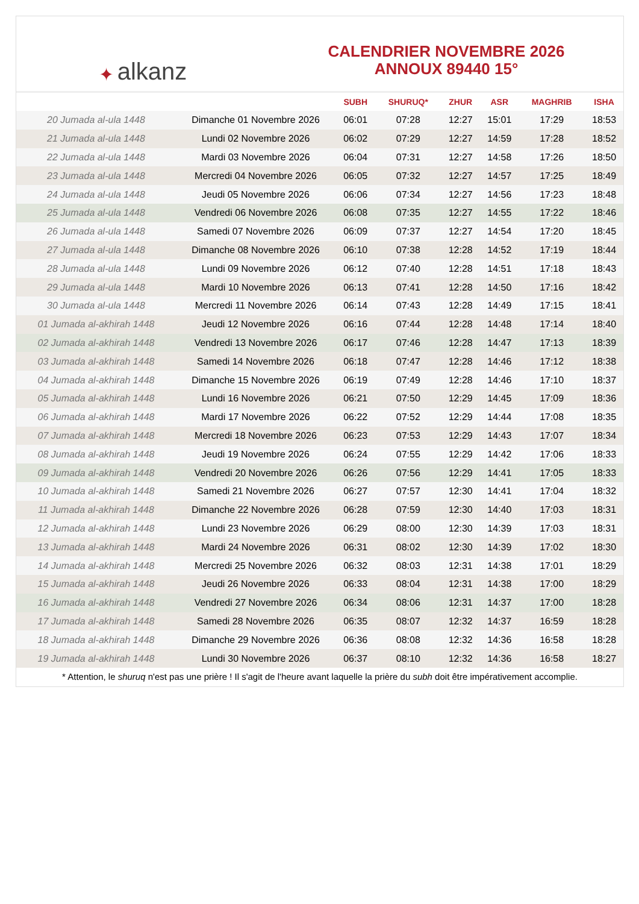✦ alkanz
CALENDRIER NOVEMBRE 2026
ANNOUX 89440 15°
| | | SUBH | SHURUQ* | ZHUR | ASR | MAGHRIB | ISHA |
| --- | --- | --- | --- | --- | --- | --- | --- |
| 20 Jumada al-ula 1448 | Dimanche 01 Novembre 2026 | 06:01 | 07:28 | 12:27 | 15:01 | 17:29 | 18:53 |
| 21 Jumada al-ula 1448 | Lundi 02 Novembre 2026 | 06:02 | 07:29 | 12:27 | 14:59 | 17:28 | 18:52 |
| 22 Jumada al-ula 1448 | Mardi 03 Novembre 2026 | 06:04 | 07:31 | 12:27 | 14:58 | 17:26 | 18:50 |
| 23 Jumada al-ula 1448 | Mercredi 04 Novembre 2026 | 06:05 | 07:32 | 12:27 | 14:57 | 17:25 | 18:49 |
| 24 Jumada al-ula 1448 | Jeudi 05 Novembre 2026 | 06:06 | 07:34 | 12:27 | 14:56 | 17:23 | 18:48 |
| 25 Jumada al-ula 1448 | Vendredi 06 Novembre 2026 | 06:08 | 07:35 | 12:27 | 14:55 | 17:22 | 18:46 |
| 26 Jumada al-ula 1448 | Samedi 07 Novembre 2026 | 06:09 | 07:37 | 12:27 | 14:54 | 17:20 | 18:45 |
| 27 Jumada al-ula 1448 | Dimanche 08 Novembre 2026 | 06:10 | 07:38 | 12:28 | 14:52 | 17:19 | 18:44 |
| 28 Jumada al-ula 1448 | Lundi 09 Novembre 2026 | 06:12 | 07:40 | 12:28 | 14:51 | 17:18 | 18:43 |
| 29 Jumada al-ula 1448 | Mardi 10 Novembre 2026 | 06:13 | 07:41 | 12:28 | 14:50 | 17:16 | 18:42 |
| 30 Jumada al-ula 1448 | Mercredi 11 Novembre 2026 | 06:14 | 07:43 | 12:28 | 14:49 | 17:15 | 18:41 |
| 01 Jumada al-akhirah 1448 | Jeudi 12 Novembre 2026 | 06:16 | 07:44 | 12:28 | 14:48 | 17:14 | 18:40 |
| 02 Jumada al-akhirah 1448 | Vendredi 13 Novembre 2026 | 06:17 | 07:46 | 12:28 | 14:47 | 17:13 | 18:39 |
| 03 Jumada al-akhirah 1448 | Samedi 14 Novembre 2026 | 06:18 | 07:47 | 12:28 | 14:46 | 17:12 | 18:38 |
| 04 Jumada al-akhirah 1448 | Dimanche 15 Novembre 2026 | 06:19 | 07:49 | 12:28 | 14:46 | 17:10 | 18:37 |
| 05 Jumada al-akhirah 1448 | Lundi 16 Novembre 2026 | 06:21 | 07:50 | 12:29 | 14:45 | 17:09 | 18:36 |
| 06 Jumada al-akhirah 1448 | Mardi 17 Novembre 2026 | 06:22 | 07:52 | 12:29 | 14:44 | 17:08 | 18:35 |
| 07 Jumada al-akhirah 1448 | Mercredi 18 Novembre 2026 | 06:23 | 07:53 | 12:29 | 14:43 | 17:07 | 18:34 |
| 08 Jumada al-akhirah 1448 | Jeudi 19 Novembre 2026 | 06:24 | 07:55 | 12:29 | 14:42 | 17:06 | 18:33 |
| 09 Jumada al-akhirah 1448 | Vendredi 20 Novembre 2026 | 06:26 | 07:56 | 12:29 | 14:41 | 17:05 | 18:33 |
| 10 Jumada al-akhirah 1448 | Samedi 21 Novembre 2026 | 06:27 | 07:57 | 12:30 | 14:41 | 17:04 | 18:32 |
| 11 Jumada al-akhirah 1448 | Dimanche 22 Novembre 2026 | 06:28 | 07:59 | 12:30 | 14:40 | 17:03 | 18:31 |
| 12 Jumada al-akhirah 1448 | Lundi 23 Novembre 2026 | 06:29 | 08:00 | 12:30 | 14:39 | 17:03 | 18:31 |
| 13 Jumada al-akhirah 1448 | Mardi 24 Novembre 2026 | 06:31 | 08:02 | 12:30 | 14:39 | 17:02 | 18:30 |
| 14 Jumada al-akhirah 1448 | Mercredi 25 Novembre 2026 | 06:32 | 08:03 | 12:31 | 14:38 | 17:01 | 18:29 |
| 15 Jumada al-akhirah 1448 | Jeudi 26 Novembre 2026 | 06:33 | 08:04 | 12:31 | 14:38 | 17:00 | 18:29 |
| 16 Jumada al-akhirah 1448 | Vendredi 27 Novembre 2026 | 06:34 | 08:06 | 12:31 | 14:37 | 17:00 | 18:28 |
| 17 Jumada al-akhirah 1448 | Samedi 28 Novembre 2026 | 06:35 | 08:07 | 12:32 | 14:37 | 16:59 | 18:28 |
| 18 Jumada al-akhirah 1448 | Dimanche 29 Novembre 2026 | 06:36 | 08:08 | 12:32 | 14:36 | 16:58 | 18:28 |
| 19 Jumada al-akhirah 1448 | Lundi 30 Novembre 2026 | 06:37 | 08:10 | 12:32 | 14:36 | 16:58 | 18:27 |
* Attention, le shuruq n'est pas une prière ! Il s'agit de l'heure avant laquelle la prière du subh doit être impérativement accomplie.